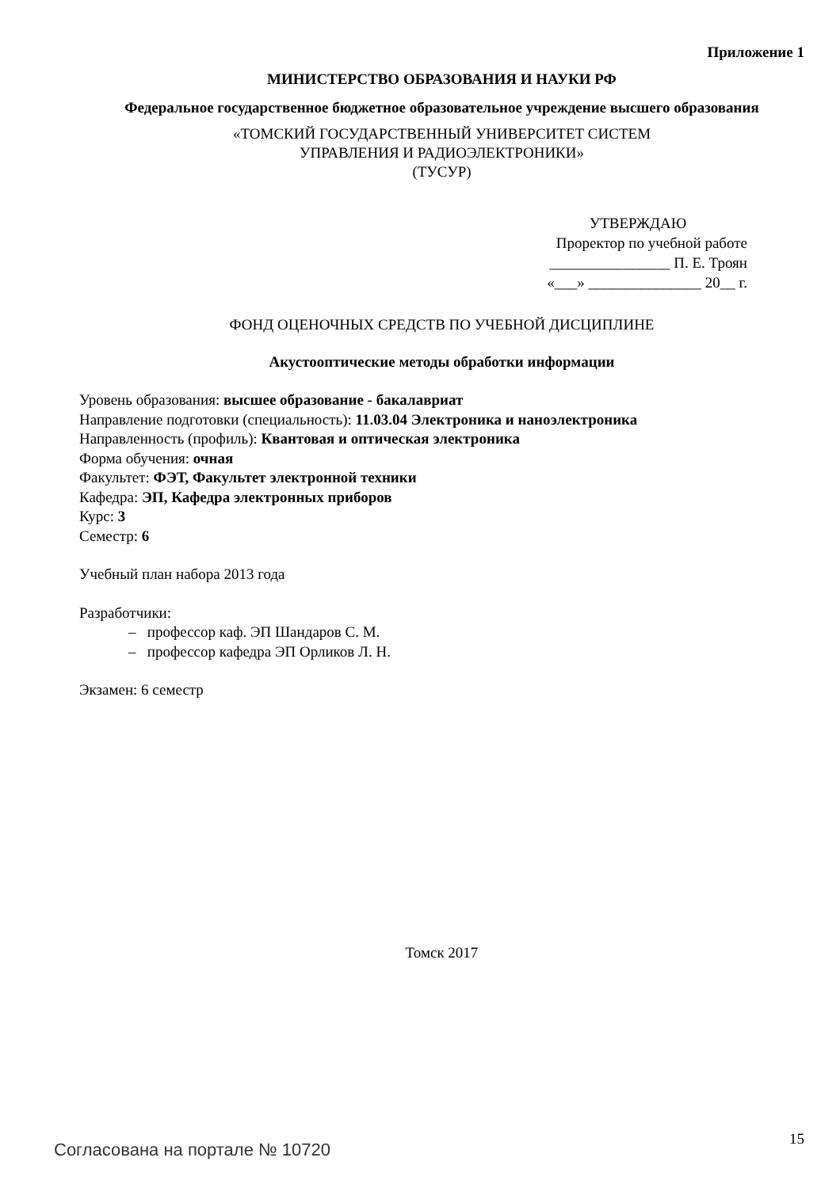Приложение 1
МИНИСТЕРСТВО ОБРАЗОВАНИЯ И НАУКИ РФ
Федеральное государственное бюджетное образовательное учреждение высшего образования
«ТОМСКИЙ ГОСУДАРСТВЕННЫЙ УНИВЕРСИТЕТ СИСТЕМ
УПРАВЛЕНИЯ И РАДИОЭЛЕКТРОНИКИ»
(ТУСУР)
УТВЕРЖДАЮ
Проректор по учебной работе
________________ П. Е. Троян
«___» _______________ 20__ г.
ФОНД ОЦЕНОЧНЫХ СРЕДСТВ ПО УЧЕБНОЙ ДИСЦИПЛИНЕ
Акустооптические методы обработки информации
Уровень образования: высшее образование - бакалавриат
Направление подготовки (специальность): 11.03.04 Электроника и наноэлектроника
Направленность (профиль): Квантовая и оптическая электроника
Форма обучения: очная
Факультет: ФЭТ, Факультет электронной техники
Кафедра: ЭП, Кафедра электронных приборов
Курс: 3
Семестр: 6
Учебный план набора 2013 года
Разработчики:
– профессор каф. ЭП Шандаров С. М.
– профессор кафедра ЭП Орликов Л. Н.
Экзамен: 6 семестр
Томск 2017
Согласована на портале № 10720 15